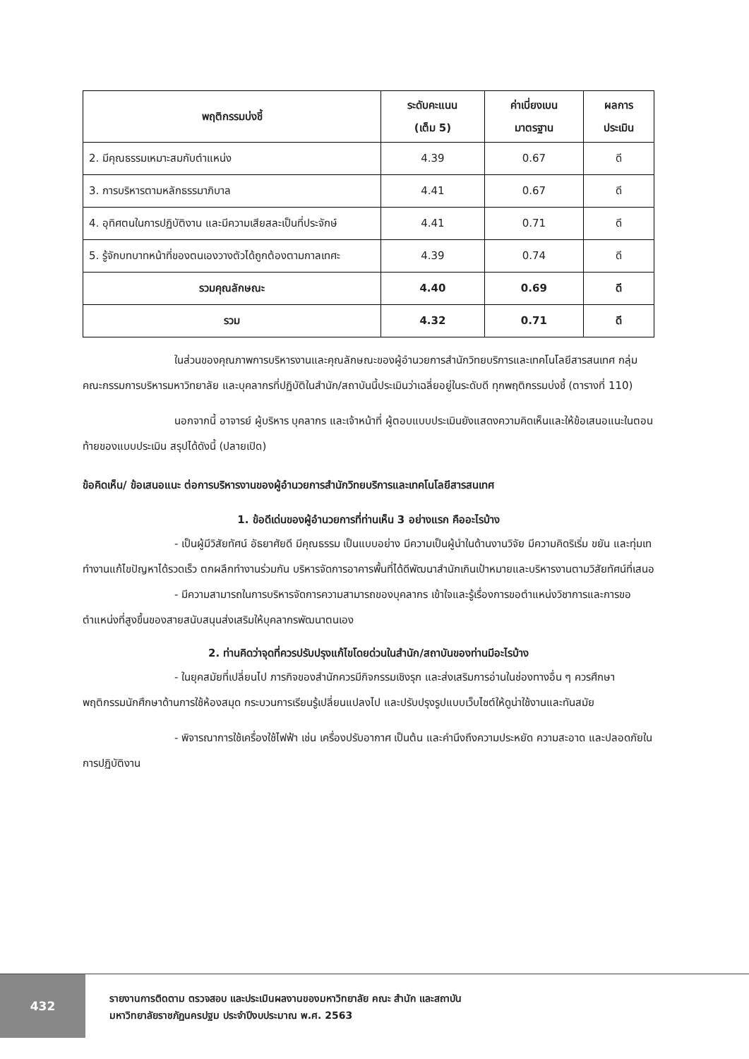| พฤติกรรมบ่งชี้ | ระดับคะแนน (เต็ม 5) | ค่าเบี่ยงเบน มาตรฐาน | ผลการ ประเมิน |
| --- | --- | --- | --- |
| 2. มีคุณธรรมเหมาะสมกับตำแหน่ง | 4.39 | 0.67 | ดี |
| 3. การบริหารตามหลักธรรมาภิบาล | 4.41 | 0.67 | ดี |
| 4. อุทิศตนในการปฏิบัติงาน และมีความเสียสละเป็นที่ประจักษ์ | 4.41 | 0.71 | ดี |
| 5. รู้จักบทบาทหน้าที่ของตนเองวางตัวได้ถูกต้องตามกาลเทศะ | 4.39 | 0.74 | ดี |
| รวมคุณลักษณะ | 4.40 | 0.69 | ดี |
| รวม | 4.32 | 0.71 | ดี |
ในส่วนของคุณภาพการบริหารงานและคุณลักษณะของผู้อำนวยการสำนักวิทยบริการและเทคโนโลยีสารสนเทศ กลุ่มคณะกรรมการบริหารมหาวิทยาลัย และบุคลากรที่ปฏิบัติในสำนัก/สถาบันนี้ประเมินว่าเฉลี่ยอยู่ในระดับดี ทุกพฤติกรรมบ่งชี้ (ตารางที่ 110)
นอกจากนี้ อาจารย์ ผู้บริหาร บุคลากร และเจ้าหน้าที่ ผู้ตอบแบบประเมินยังแสดงความคิดเห็นและให้ข้อเสนอแนะในตอนท้ายของแบบประเมิน สรุปได้ดังนี้ (ปลายเปิด)
ข้อคิดเห็น/ ข้อเสนอแนะ ต่อการบริหารงานของผู้อำนวยการสำนักวิทยบริการและเทคโนโลยีสารสนเทศ
1. ข้อดีเด่นของผู้อำนวยการที่ท่านเห็น 3 อย่างแรก คืออะไรบ้าง
- เป็นผู้มีวิสัยทัศน์ อัธยาศัยดี มีคุณธรรม เป็นแบบอย่าง มีความเป็นผู้นำในด้านงานวิจัย มีความคิดริเริ่ม ขยัน และทุ่มเท ทำงานแก้ไขปัญหาได้รวดเร็ว ตกผลึกทำงานร่วมกัน บริหารจัดการอาคารพื้นที่ได้ดีพัฒนาสำนักเกินเป้าหมายและบริหารงานตามวิสัยทัศน์ที่เสนอ
- มีความสามารถในการบริหารจัดการความสามารถของบุคลากร เข้าใจและรู้เรื่องการขอตำแหน่งวิชาการและการขอตำแหน่งที่สูงขึ้นของสายสนับสนุนส่งเสริมให้บุคลากรพัฒนาตนเอง
2. ท่านคิดว่าจุดที่ควรปรับปรุงแก้ไขโดยด่วนในสำนัก/สถาบันของท่านมีอะไรบ้าง
- ในยุคสมัยที่เปลี่ยนไป ภารกิจของสำนักควรมีกิจกรรมเชิงรุก และส่งเสริมการอ่านในช่องทางอื่น ๆ ควรศึกษาพฤติกรรมนักศึกษาด้านการใช้ห้องสมุด กระบวนการเรียนรู้เปลี่ยนแปลงไป และปรับปรุงรูปแบบเว็บไซต์ให้ดูน่าใช้งานและทันสมัย
- พิจารณาการใช้เครื่องใช้ไฟฟ้า เช่น เครื่องปรับอากาศ เป็นต้น และคำนึงถึงความประหยัด ความสะอาด และปลอดภัยในการปฏิบัติงาน
432
รายงานการติดตาม ตรวจสอบ และประเมินผลงานของมหาวิทยาลัย คณะ สำนัก และสถาบัน
มหาวิทยาลัยราชภัฏนครปฐม ประจำปีงบประมาณ พ.ศ. 2563